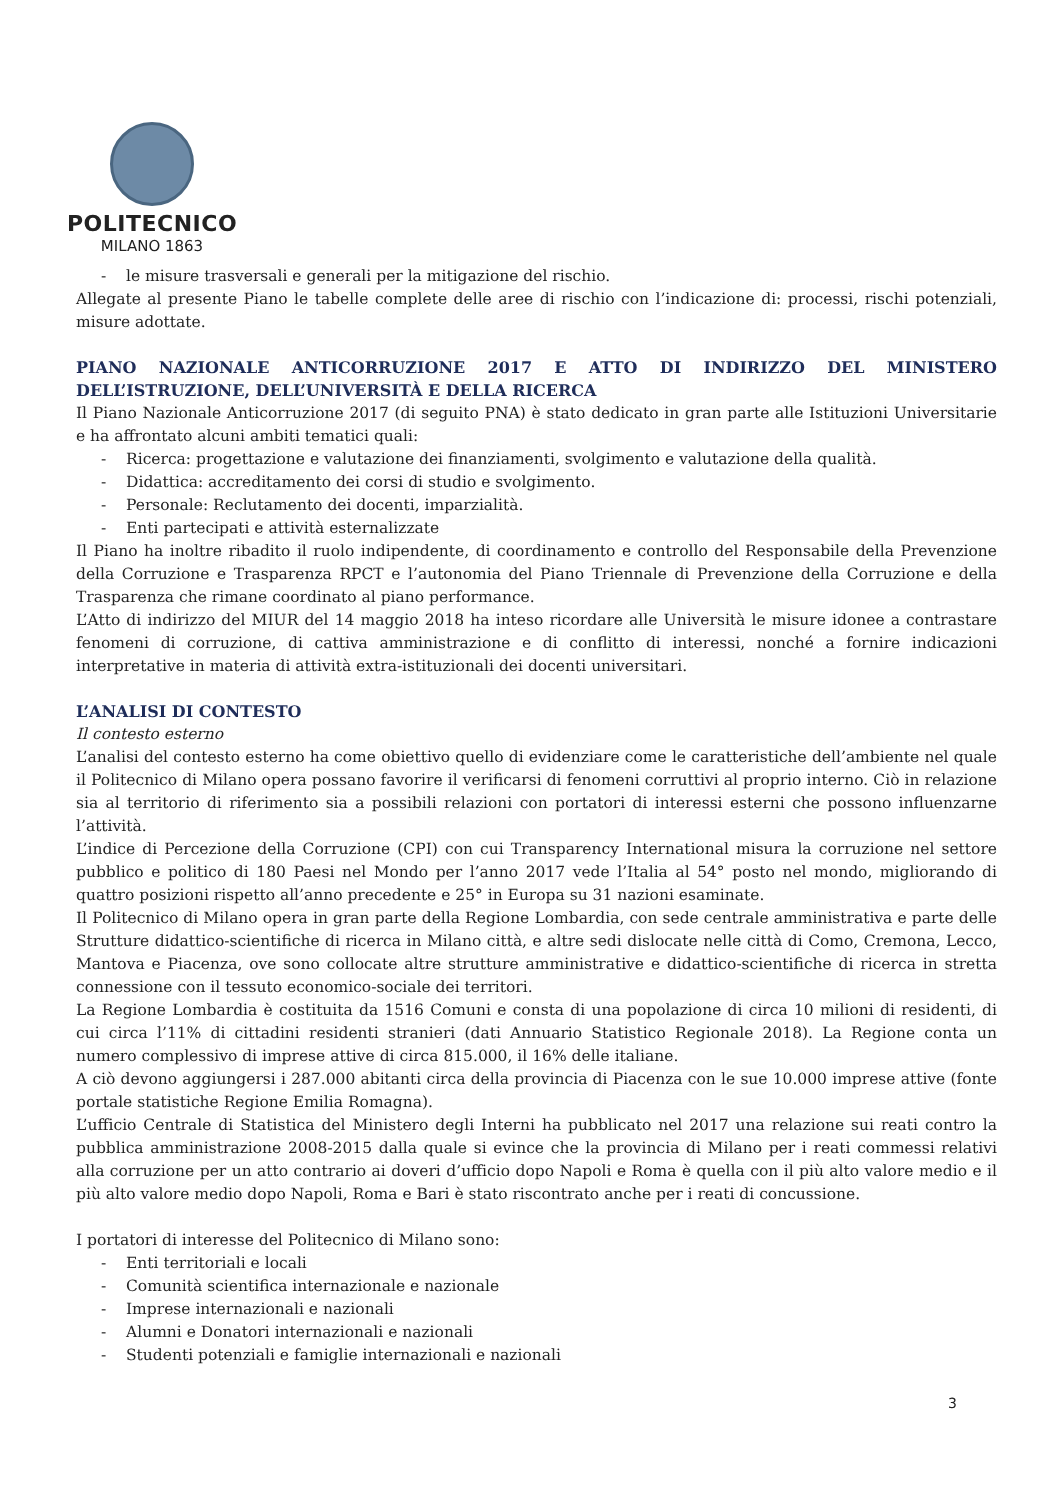POLITECNICO
MILANO 1863
- le misure trasversali e generali per la mitigazione del rischio.
Allegate al presente Piano le tabelle complete delle aree di rischio con l’indicazione di: processi, rischi potenziali, misure adottate.
PIANO NAZIONALE ANTICORRUZIONE 2017 E ATTO DI INDIRIZZO DEL MINISTERO DELL’ISTRUZIONE, DELL’UNIVERSITÀ E DELLA RICERCA
Il Piano Nazionale Anticorruzione 2017 (di seguito PNA) è stato dedicato in gran parte alle Istituzioni Universitarie e ha affrontato alcuni ambiti tematici quali:
- Ricerca: progettazione e valutazione dei finanziamenti, svolgimento e valutazione della qualità.
- Didattica: accreditamento dei corsi di studio e svolgimento.
- Personale: Reclutamento dei docenti, imparzialità.
- Enti partecipati e attività esternalizzate
Il Piano ha inoltre ribadito il ruolo indipendente, di coordinamento e controllo del Responsabile della Prevenzione della Corruzione e Trasparenza RPCT e l’autonomia del Piano Triennale di Prevenzione della Corruzione e della Trasparenza che rimane coordinato al piano performance.
L’Atto di indirizzo del MIUR del 14 maggio 2018 ha inteso ricordare alle Università le misure idonee a contrastare fenomeni di corruzione, di cattiva amministrazione e di conflitto di interessi, nonché a fornire indicazioni interpretative in materia di attività extra-istituzionali dei docenti universitari.
L’ANALISI DI CONTESTO
Il contesto esterno
L’analisi del contesto esterno ha come obiettivo quello di evidenziare come le caratteristiche dell’ambiente nel quale il Politecnico di Milano opera possano favorire il verificarsi di fenomeni corruttivi al proprio interno. Ciò in relazione sia al territorio di riferimento sia a possibili relazioni con portatori di interessi esterni che possono influenzarne l’attività.
L’indice di Percezione della Corruzione (CPI) con cui Transparency International misura la corruzione nel settore pubblico e politico di 180 Paesi nel Mondo per l’anno 2017 vede l’Italia al 54° posto nel mondo, migliorando di quattro posizioni rispetto all’anno precedente e 25° in Europa su 31 nazioni esaminate.
Il Politecnico di Milano opera in gran parte della Regione Lombardia, con sede centrale amministrativa e parte delle Strutture didattico-scientifiche di ricerca in Milano città, e altre sedi dislocate nelle città di Como, Cremona, Lecco, Mantova e Piacenza, ove sono collocate altre strutture amministrative e didattico-scientifiche di ricerca in stretta connessione con il tessuto economico-sociale dei territori.
La Regione Lombardia è costituita da 1516 Comuni e consta di una popolazione di circa 10 milioni di residenti, di cui circa l’11% di cittadini residenti stranieri (dati Annuario Statistico Regionale 2018). La Regione conta un numero complessivo di imprese attive di circa 815.000, il 16% delle italiane.
A ciò devono aggiungersi i 287.000 abitanti circa della provincia di Piacenza con le sue 10.000 imprese attive (fonte portale statistiche Regione Emilia Romagna).
L’ufficio Centrale di Statistica del Ministero degli Interni ha pubblicato nel 2017 una relazione sui reati contro la pubblica amministrazione 2008-2015 dalla quale si evince che la provincia di Milano per i reati commessi relativi alla corruzione per un atto contrario ai doveri d’ufficio dopo Napoli e Roma è quella con il più alto valore medio e il più alto valore medio dopo Napoli, Roma e Bari è stato riscontrato anche per i reati di concussione.
I portatori di interesse del Politecnico di Milano sono:
- Enti territoriali e locali
- Comunità scientifica internazionale e nazionale
- Imprese internazionali e nazionali
- Alumni e Donatori internazionali e nazionali
- Studenti potenziali e famiglie internazionali e nazionali
3